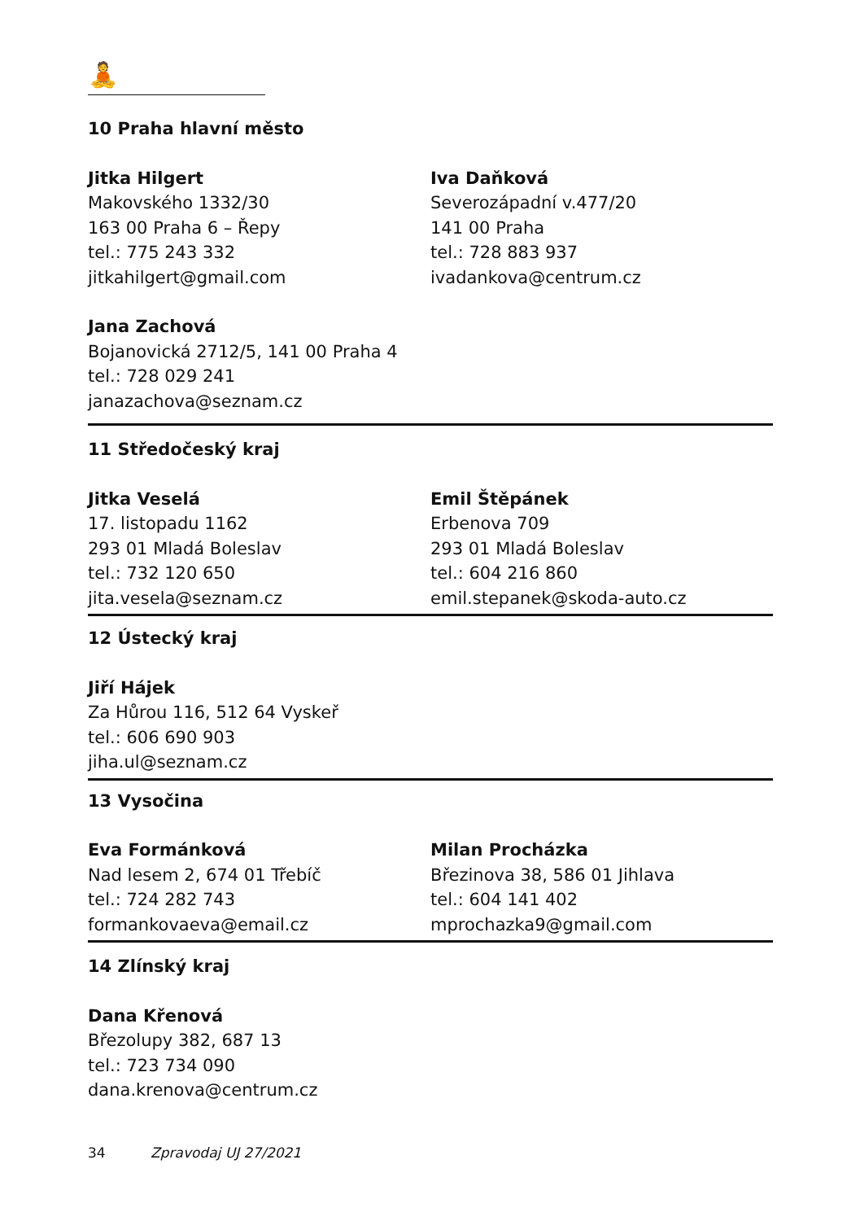🧘
10 Praha hlavní město
Jitka Hilgert
Makovského 1332/30
163 00 Praha 6 – Řepy
tel.: 775 243 332
jitkahilgert@gmail.com
Iva Daňková
Severozápadní v.477/20
141 00 Praha
tel.: 728 883 937
ivadankova@centrum.cz
Jana Zachová
Bojanovická 2712/5, 141 00 Praha 4
tel.: 728 029 241
janazachova@seznam.cz
11 Středočeský kraj
Jitka Veselá
17. listopadu 1162
293 01 Mladá Boleslav
tel.: 732 120 650
jita.vesela@seznam.cz
Emil Štěpánek
Erbenova 709
293 01 Mladá Boleslav
tel.: 604 216 860
emil.stepanek@skoda-auto.cz
12 Ústecký kraj
Jiří Hájek
Za Hůrou 116, 512 64 Vyskeř
tel.: 606 690 903
jiha.ul@seznam.cz
13 Vysočina
Eva Formánková
Nad lesem 2, 674 01 Třebíč
tel.: 724 282 743
formankovaeva@email.cz
Milan Procházka
Březinova 38, 586 01 Jihlava
tel.: 604 141 402
mprochazka9@gmail.com
14 Zlínský kraj
Dana Křenová
Březolupy 382, 687 13
tel.: 723 734 090
dana.krenova@centrum.cz
34 Zpravodaj UJ 27/2021